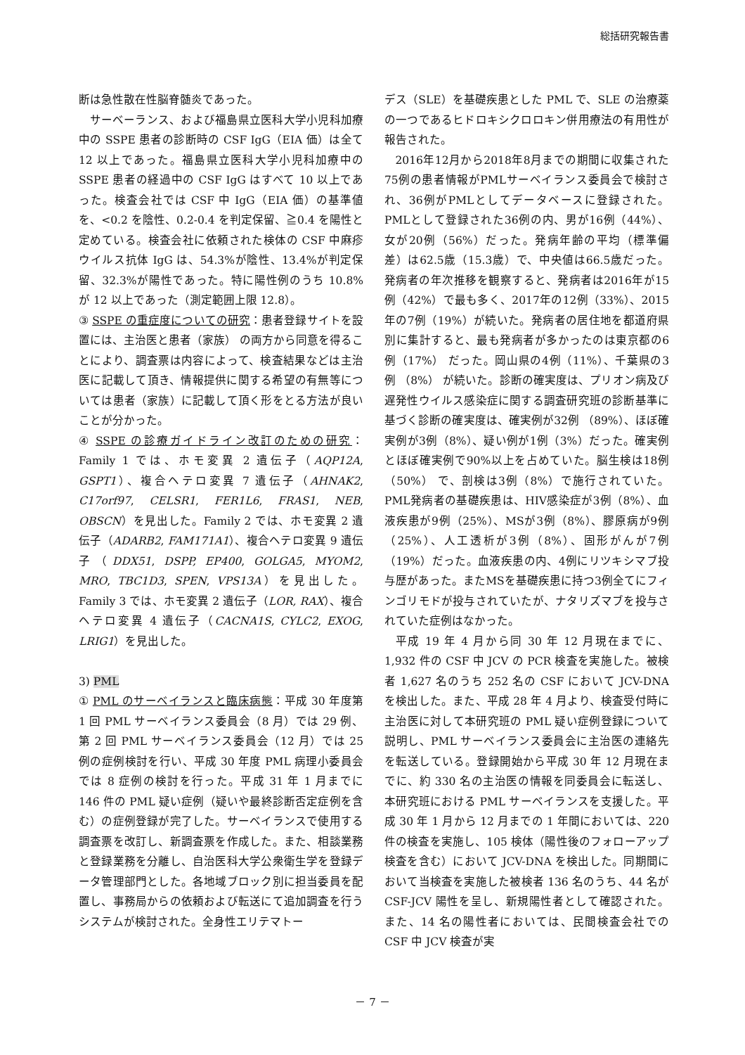総括研究報告書
断は急性散在性脳脊髄炎であった。
サーベーランス、および福島県立医科大学小児科加療中の SSPE 患者の診断時の CSF IgG（EIA 価）は全て 12 以上であった。福島県立医科大学小児科加療中の SSPE 患者の経過中の CSF IgG はすべて 10 以上であった。検査会社では CSF 中 IgG（EIA 価）の基準値を、<0.2 を陰性、0.2-0.4 を判定保留、≧0.4 を陽性と定めている。検査会社に依頼された検体の CSF 中麻疹ウイルス抗体 IgG は、54.3%が陰性、13.4%が判定保留、32.3%が陽性であった。特に陽性例のうち 10.8%が 12 以上であった（測定範囲上限 12.8）。
③ SSPE の重症度についての研究：患者登録サイトを設置には、主治医と患者（家族） の両方から同意を得ることにより、調査票は内容によって、検査結果などは主治医に記載して頂き、情報提供に関する希望の有無等については患者（家族）に記載して頂く形をとる方法が良いことが分かった。
④ SSPE の診療ガイドライン改訂のための研究：Family 1 では、ホモ変異 2 遺伝子（AQP12A, GSPT1）、複合ヘテロ変異 7 遺伝子（AHNAK2, C17orf97, CELSR1, FER1L6, FRAS1, NEB, OBSCN）を見出した。Family 2 では、ホモ変異 2 遺伝子（ADARB2, FAM171A1）、複合ヘテロ変異 9 遺伝子（DDX51, DSPP, EP400, GOLGA5, MYOM2, MRO, TBC1D3, SPEN, VPS13A）を見出した。Family 3 では、ホモ変異 2 遺伝子（LOR, RAX）、複合ヘテロ変異 4 遺伝子（CACNA1S, CYLC2, EXOG, LRIG1）を見出した。
3) PML
① PML のサーベイランスと臨床病態：平成 30 年度第 1 回 PML サーベイランス委員会（8 月）では 29 例、第 2 回 PML サーベイランス委員会（12 月）では 25 例の症例検討を行い、平成 30 年度 PML 病理小委員会では 8 症例の検討を行った。平成 31 年 1 月までに 146 件の PML 疑い症例（疑いや最終診断否定症例を含む）の症例登録が完了した。サーベイランスで使用する調査票を改訂し、新調査票を作成した。また、相談業務と登録業務を分離し、自治医科大学公衆衛生学を登録データ管理部門とした。各地域ブロック別に担当委員を配置し、事務局からの依頼および転送にて追加調査を行うシステムが検討された。全身性エリテマトー
デス（SLE）を基礎疾患とした PML で、SLE の治療薬の一つであるヒドロキシクロロキン併用療法の有用性が報告された。
2016年12月から2018年8月までの期間に収集された75例の患者情報がPMLサーベイランス委員会で検討され、36例がPMLとしてデータベースに登録された。PMLとして登録された36例の内、男が16例（44%）、女が20例（56%）だった。発病年齢の平均（標準偏差）は62.5歳（15.3歳）で、中央値は66.5歳だった。発病者の年次推移を観察すると、発病者は2016年が15例（42%）で最も多く、2017年の12例（33%）、2015年の7例（19%）が続いた。発病者の居住地を都道府県別に集計すると、最も発病者が多かったのは東京都の6例（17%） だった。岡山県の4例（11%）、千葉県の3例 （8%） が続いた。診断の確実度は、プリオン病及び遅発性ウイルス感染症に関する調査研究班の診断基準に基づく診断の確実度は、確実例が32例 （89%）、ほぼ確実例が3例（8%）、疑い例が1例（3%）だった。確実例とほぼ確実例で90%以上を占めていた。脳生検は18例（50%） で、剖検は3例（8%）で施行されていた。PML発病者の基礎疾患は、HIV感染症が3例（8%）、血液疾患が9例（25%）、MSが3例（8%）、膠原病が9例（25%）、人工透析が3例（8%）、固形がんが7例（19%）だった。血液疾患の内、4例にリツキシマブ投与歴があった。またMSを基礎疾患に持つ3例全てにフィンゴリモドが投与されていたが、ナタリズマブを投与されていた症例はなかった。
平成 19 年 4 月から同 30 年 12 月現在までに、1,932 件の CSF 中 JCV の PCR 検査を実施した。被検者 1,627 名のうち 252 名の CSF において JCV-DNA を検出した。また、平成 28 年 4 月より、検査受付時に主治医に対して本研究班の PML 疑い症例登録について説明し、PML サーベイランス委員会に主治医の連絡先を転送している。登録開始から平成 30 年 12 月現在までに、約 330 名の主治医の情報を同委員会に転送し、本研究班における PML サーベイランスを支援した。平成 30 年 1 月から 12 月までの 1 年間においては、220 件の検査を実施し、105 検体（陽性後のフォローアップ検査を含む）において JCV-DNA を検出した。同期間において当検査を実施した被検者 136 名のうち、44 名が CSF-JCV 陽性を呈し、新規陽性者として確認された。また、14 名の陽性者においては、民間検査会社での CSF 中 JCV 検査が実
－ 7 －